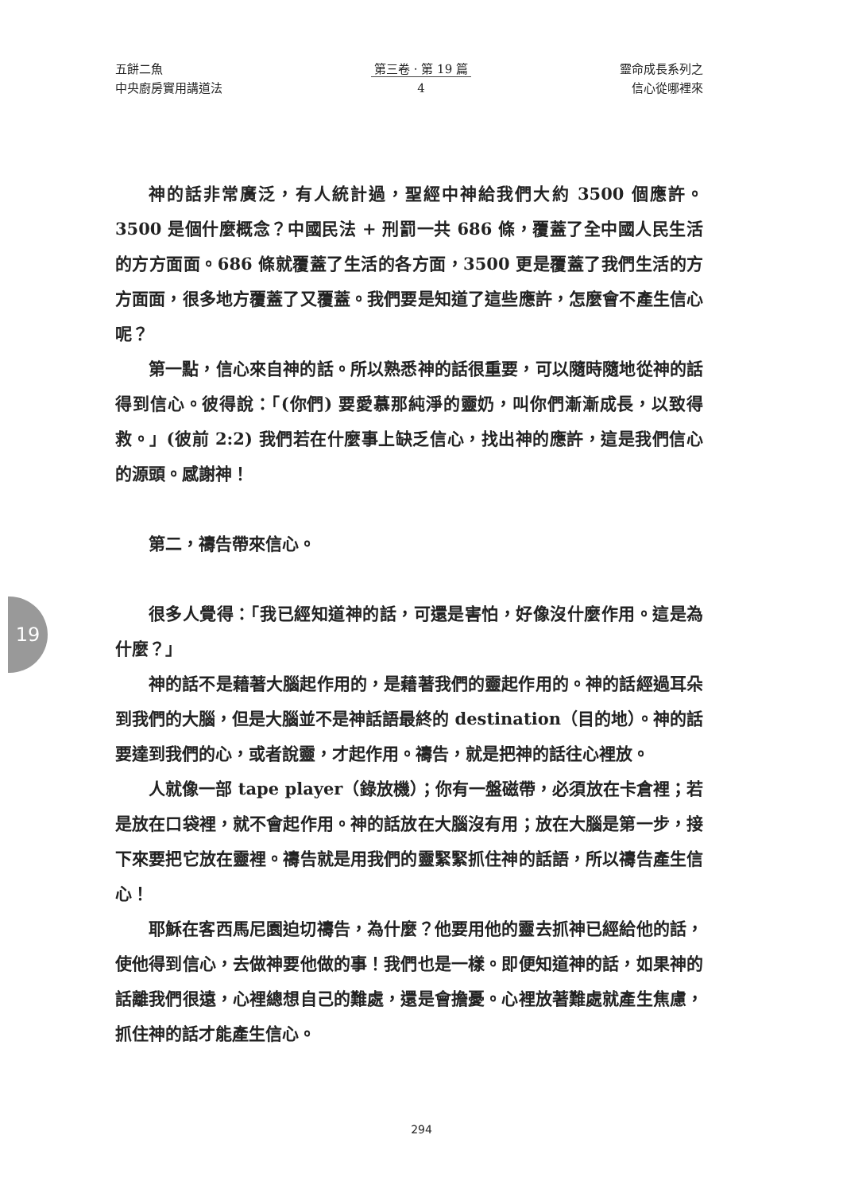五餅二魚
中央廚房實用講道法
第三卷 · 第 19 篇
4
靈命成長系列之
信心從哪裡來
神的話非常廣泛，有人統計過，聖經中神給我們大約 3500 個應許。3500 是個什麼概念？中國民法 + 刑罰一共 686 條，覆蓋了全中國人民生活的方方面面。686 條就覆蓋了生活的各方面，3500 更是覆蓋了我們生活的方方面面，很多地方覆蓋了又覆蓋。我們要是知道了這些應許，怎麼會不產生信心呢？
第一點，信心來自神的話。所以熟悉神的話很重要，可以隨時隨地從神的話得到信心。彼得說：「(你們) 要愛慕那純淨的靈奶，叫你們漸漸成長，以致得救。」(彼前 2:2) 我們若在什麼事上缺乏信心，找出神的應許，這是我們信心的源頭。感謝神！
第二，禱告帶來信心。
很多人覺得：「我已經知道神的話，可還是害怕，好像沒什麼作用。這是為什麼？」
神的話不是藉著大腦起作用的，是藉著我們的靈起作用的。神的話經過耳朵到我們的大腦，但是大腦並不是神話語最終的 destination（目的地）。神的話要達到我們的心，或者說靈，才起作用。禱告，就是把神的話往心裡放。
人就像一部 tape player（錄放機）；你有一盤磁帶，必須放在卡倉裡；若是放在口袋裡，就不會起作用。神的話放在大腦沒有用；放在大腦是第一步，接下來要把它放在靈裡。禱告就是用我們的靈緊緊抓住神的話語，所以禱告產生信心！
耶穌在客西馬尼園迫切禱告，為什麼？他要用他的靈去抓神已經給他的話，使他得到信心，去做神要他做的事！我們也是一樣。即便知道神的話，如果神的話離我們很遠，心裡總想自己的難處，還是會擔憂。心裡放著難處就產生焦慮，抓住神的話才能產生信心。
19
294